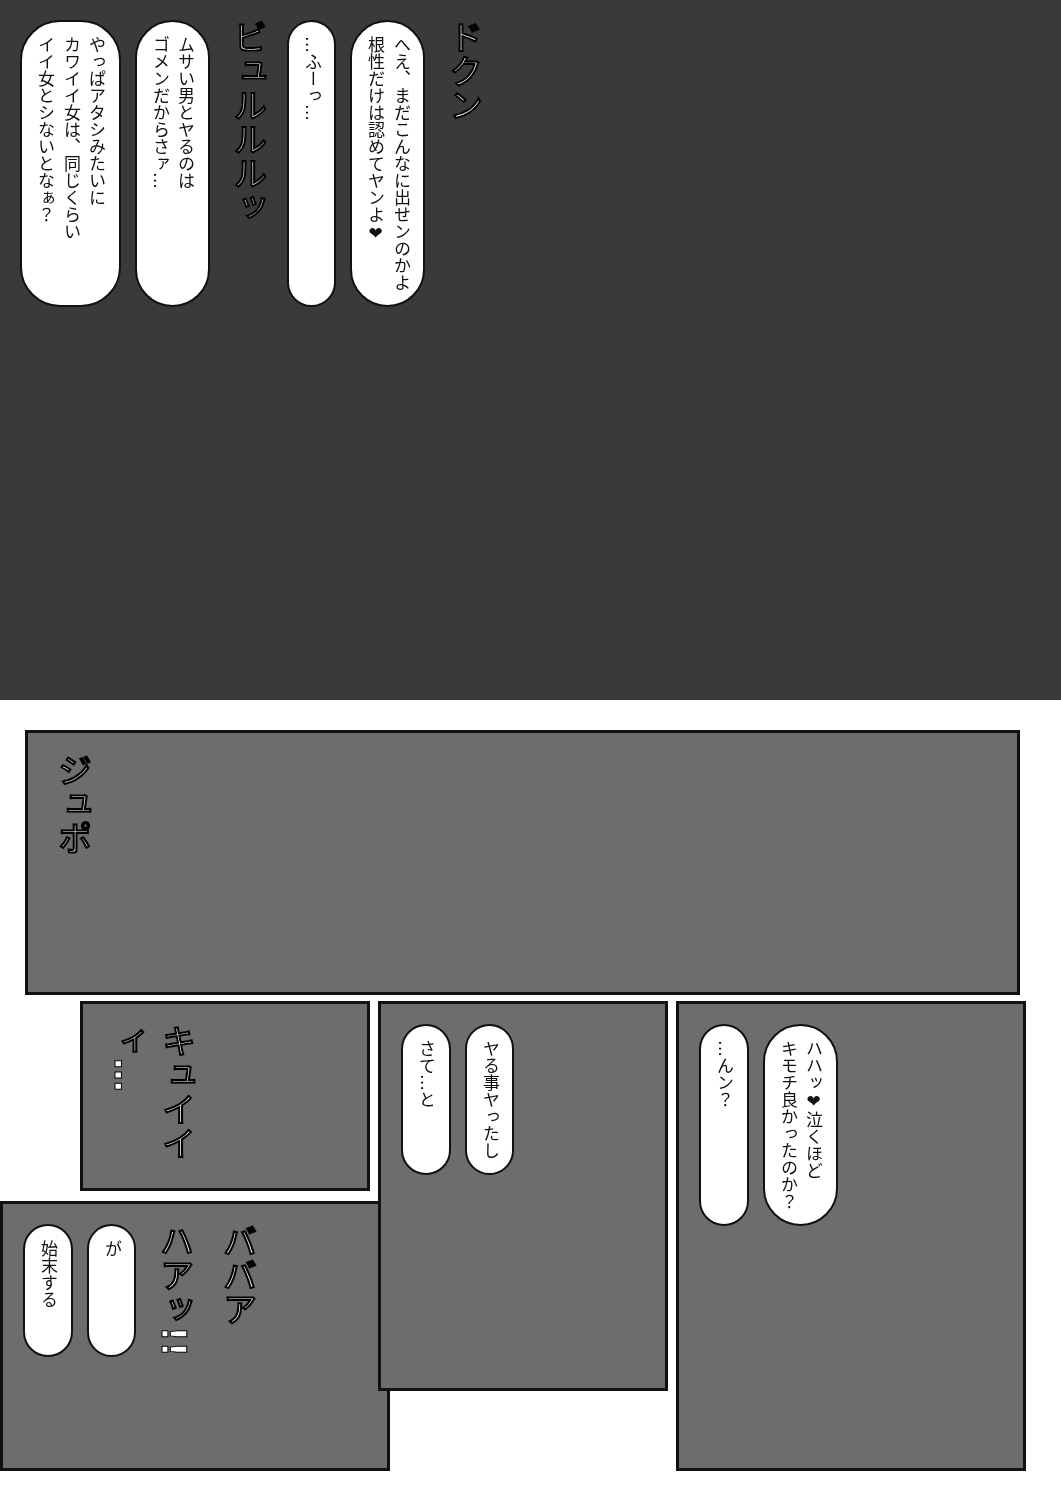やっぱアタシみたいに
カワイイ女は、同じくらい
イイ女とシないとなぁ？
ムサい男とヤるのは
ゴメンだからさァ…
ビュルルルッ
…ふーっ…
へえ、まだこんなに出せンのかよ
根性だけは認めてヤンよ❤
ドクン
ジュポ
キュイイィ…
さて…と
ヤる事ヤったし
…んン？
ハハッ❤泣くほど
キモチ良かったのか？
始末する
が
ハアッ!!
ババア